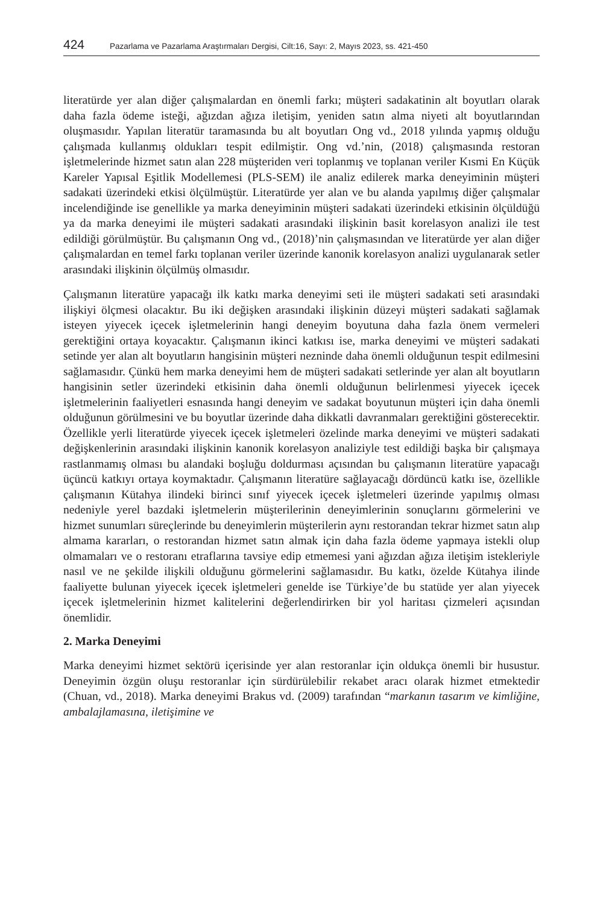424 Pazarlama ve Pazarlama Araştırmaları Dergisi, Cilt:16, Sayı: 2, Mayıs 2023, ss. 421-450
literatürde yer alan diğer çalışmalardan en önemli farkı; müşteri sadakatinin alt boyutları olarak daha fazla ödeme isteği, ağızdan ağıza iletişim, yeniden satın alma niyeti alt boyutlarından oluşmasıdır. Yapılan literatür taramasında bu alt boyutları Ong vd., 2018 yılında yapmış olduğu çalışmada kullanmış oldukları tespit edilmiştir. Ong vd.’nin, (2018) çalışmasında restoran işletmelerinde hizmet satın alan 228 müşteriden veri toplanmış ve toplanan veriler Kısmi En Küçük Kareler Yapısal Eşitlik Modellemesi (PLS-SEM) ile analiz edilerek marka deneyiminin müşteri sadakati üzerindeki etkisi ölçülmüştür. Literatürde yer alan ve bu alanda yapılmış diğer çalışmalar incelendiğinde ise genellikle ya marka deneyiminin müşteri sadakati üzerindeki etkisinin ölçüldüğü ya da marka deneyimi ile müşteri sadakati arasındaki ilişkinin basit korelasyon analizi ile test edildiği görülmüştür. Bu çalışmanın Ong vd., (2018)’nin çalışmasından ve literatürde yer alan diğer çalışmalardan en temel farkı toplanan veriler üzerinde kanonik korelasyon analizi uygulanarak setler arasındaki ilişkinin ölçülmüş olmasıdır.
Çalışmanın literatüre yapacağı ilk katkı marka deneyimi seti ile müşteri sadakati seti arasındaki ilişkiyi ölçmesi olacaktır. Bu iki değişken arasındaki ilişkinin düzeyi müşteri sadakati sağlamak isteyen yiyecek içecek işletmelerinin hangi deneyim boyutuna daha fazla önem vermeleri gerektiğini ortaya koyacaktır. Çalışmanın ikinci katkısı ise, marka deneyimi ve müşteri sadakati setinde yer alan alt boyutların hangisinin müşteri nezninde daha önemli olduğunun tespit edilmesini sağlamasıdır. Çünkü hem marka deneyimi hem de müşteri sadakati setlerinde yer alan alt boyutların hangisinin setler üzerindeki etkisinin daha önemli olduğunun belirlenmesi yiyecek içecek işletmelerinin faaliyetleri esnasında hangi deneyim ve sadakat boyutunun müşteri için daha önemli olduğunun görülmesini ve bu boyutlar üzerinde daha dikkatli davranmaları gerektiğini gösterecektir. Özellikle yerli literatürde yiyecek içecek işletmeleri özelinde marka deneyimi ve müşteri sadakati değişkenlerinin arasındaki ilişkinin kanonik korelasyon analiziyle test edildiği başka bir çalışmaya rastlanmamış olması bu alandaki boşluğu doldurması açısından bu çalışmanın literatüre yapacağı üçüncü katkıyı ortaya koymaktadır. Çalışmanın literatüre sağlayacağı dördüncü katkı ise, özellikle çalışmanın Kütahya ilindeki birinci sınıf yiyecek içecek işletmeleri üzerinde yapılmış olması nedeniyle yerel bazdaki işletmelerin müşterilerinin deneyimlerinin sonuçlarını görmelerini ve hizmet sunumları süreçlerinde bu deneyimlerin müşterilerin aynı restorandan tekrar hizmet satın alıp almama kararları, o restorandan hizmet satın almak için daha fazla ödeme yapmaya istekli olup olmamaları ve o restoranı etraflarına tavsiye edip etmemesi yani ağızdan ağıza iletişim istekleriyle nasıl ve ne şekilde ilişkili olduğunu görmelerini sağlamasıdır. Bu katkı, özelde Kütahya ilinde faaliyette bulunan yiyecek içecek işletmeleri genelde ise Türkiye’de bu statüde yer alan yiyecek içecek işletmelerinin hizmet kalitelerini değerlendirirken bir yol haritası çizmeleri açısından önemlidir.
2. Marka Deneyimi
Marka deneyimi hizmet sektörü içerisinde yer alan restoranlar için oldukça önemli bir husustur. Deneyimin özgün oluşu restoranlar için sürdürülebilir rekabet aracı olarak hizmet etmektedir (Chuan, vd., 2018). Marka deneyimi Brakus vd. (2009) tarafından “markanın tasarım ve kimliğine, ambalajlamasına, iletişimine ve